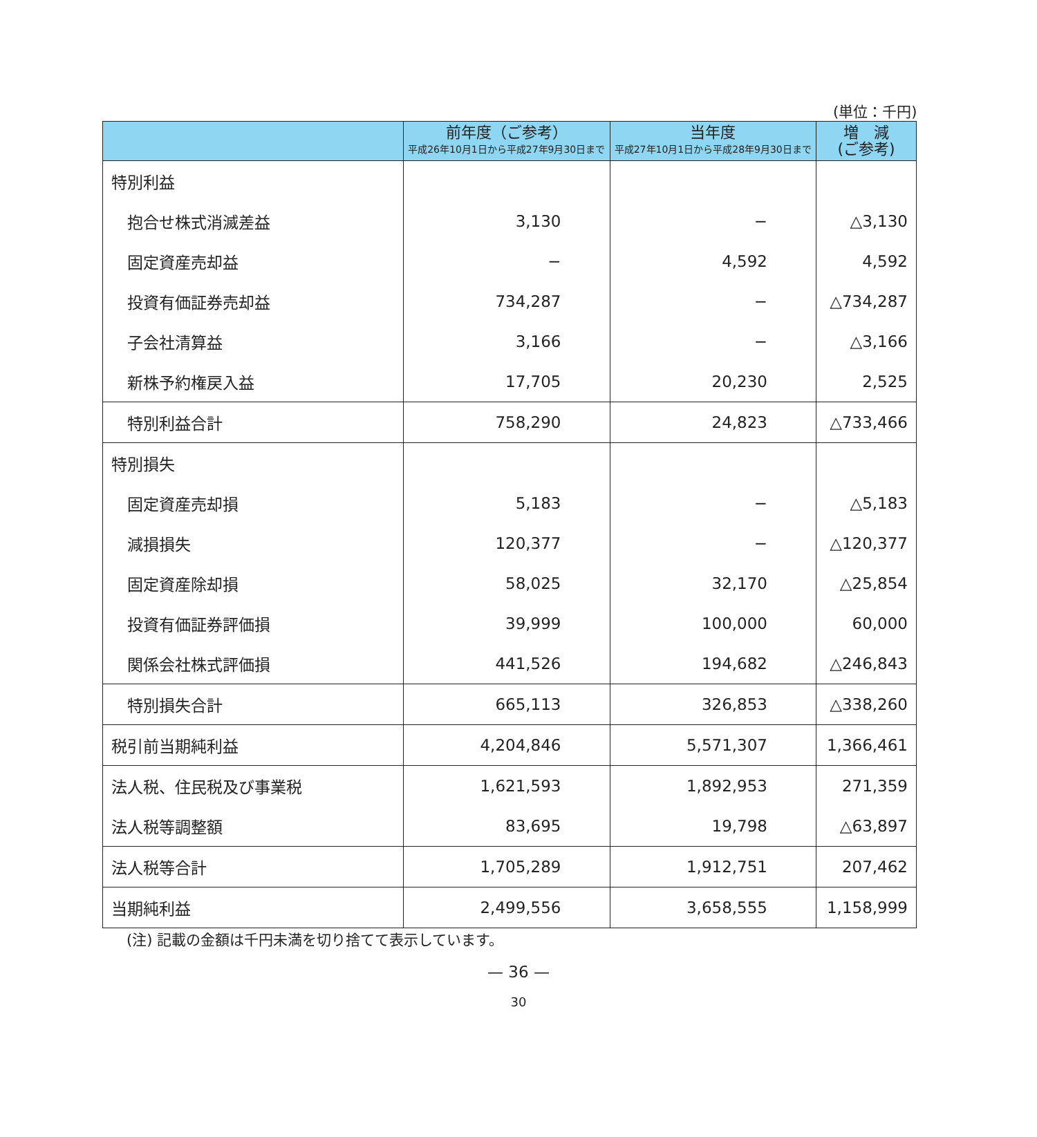(単位：千円)
| | 前年度（ご参考） 平成26年10月1日から平成27年9月30日まで | 当年度 平成27年10月1日から平成28年9月30日まで | 増 減 (ご参考) |
| --- | --- | --- | --- |
| 特別利益 | | | |
| 抱合せ株式消滅差益 | 3,130 | − | △3,130 |
| 固定資産売却益 | − | 4,592 | 4,592 |
| 投資有価証券売却益 | 734,287 | − | △734,287 |
| 子会社清算益 | 3,166 | − | △3,166 |
| 新株予約権戻入益 | 17,705 | 20,230 | 2,525 |
| 特別利益合計 | 758,290 | 24,823 | △733,466 |
| 特別損失 | | | |
| 固定資産売却損 | 5,183 | − | △5,183 |
| 減損損失 | 120,377 | − | △120,377 |
| 固定資産除却損 | 58,025 | 32,170 | △25,854 |
| 投資有価証券評価損 | 39,999 | 100,000 | 60,000 |
| 関係会社株式評価損 | 441,526 | 194,682 | △246,843 |
| 特別損失合計 | 665,113 | 326,853 | △338,260 |
| 税引前当期純利益 | 4,204,846 | 5,571,307 | 1,366,461 |
| 法人税、住民税及び事業税 | 1,621,593 | 1,892,953 | 271,359 |
| 法人税等調整額 | 83,695 | 19,798 | △63,897 |
| 法人税等合計 | 1,705,289 | 1,912,751 | 207,462 |
| 当期純利益 | 2,499,556 | 3,658,555 | 1,158,999 |
(注) 記載の金額は千円未満を切り捨てて表示しています。
— 36 —
30